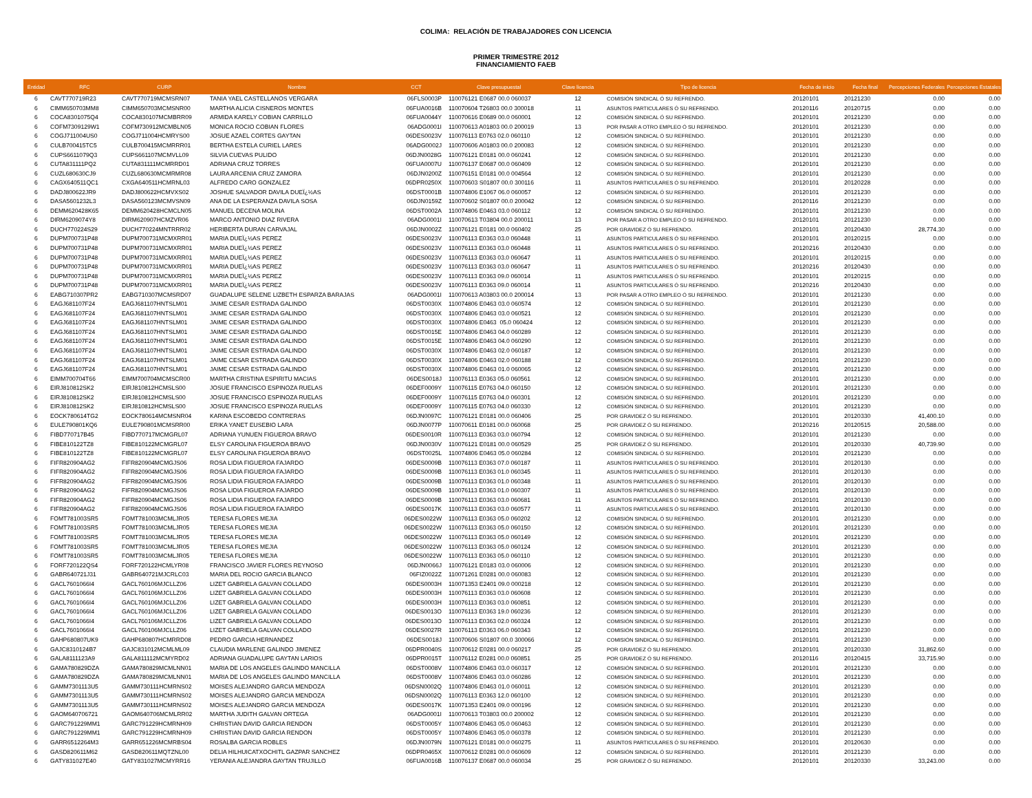COLIMA: RELACIÓN DE TRABAJADORES CON LICENCIA
PRIMER TRIMESTRE 2012
FINANCIAMIENTO FAEB
| Entidad | RFC | CURP | Nombre | CCT | Clave presupuestal | Clave licencia | Tipo de licencia | Fecha de inicio | Fecha final | Percepciones Federales | Percepciones Estatales |
| --- | --- | --- | --- | --- | --- | --- | --- | --- | --- | --- | --- |
| 6 | CAVT770719R23 | CAVT770719MCMSRN07 | TANIA YAEL CASTELLANOS VERGARA | 06FLS0003P | 110076121 E0687 00.0 060037 | 12 | COMISIÓN SINDICAL Ó SU REFRENDO. | 20120101 | 20121230 | 0.00 | 0.00 |
| 6 | CIMM650703MM8 | CIMM650703MCMSNR00 | MARTHA ALICIA CISNEROS MONTES | 06FUA0016B | 110070604 T26803 00.0 300018 | 11 | ASUNTOS PARTICULARES Ó SU REFRENDO. | 20120116 | 20120715 | 0.00 | 0.00 |
| 6 | COCA8301075Q4 | COCA830107MCMBRR09 | ARMIDA KARELY COBIAN CARRILLO | 06FUA0044Y | 110070616 E0689 00.0 060001 | 12 | COMISIÓN SINDICAL Ó SU REFRENDO. | 20120101 | 20121230 | 0.00 | 0.00 |
| 6 | COFM7309129W1 | COFM730912MCMBLN05 | MONICA ROCIO COBIAN FLORES | 06ADG0001I | 110070613 A01803 00.0 200019 | 13 | POR PASAR A OTRO EMPLEO Ó SU REFRENDO. | 20120101 | 20121230 | 0.00 | 0.00 |
| 6 | COGJ711004US0 | COGJ711004HCMRYS00 | JOSUE AZAEL CORTES GAYTAN | 06DES0023V | 110076113 E0763 02.0 060110 | 12 | COMISIÓN SINDICAL Ó SU REFRENDO. | 20120101 | 20121230 | 0.00 | 0.00 |
| 6 | CULB700415TC5 | CULB700415MCMRRR01 | BERTHA ESTELA CURIEL LARES | 06ADG0002J | 110070606 A01803 00.0 200083 | 12 | COMISIÓN SINDICAL Ó SU REFRENDO. | 20120101 | 20121230 | 0.00 | 0.00 |
| 6 | CUPS6611079Q3 | CUPS661107MCMVLL09 | SILVIA CUEVAS PULIDO | 06DJN0028G | 110076121 E0181 00.0 060241 | 12 | COMISIÓN SINDICAL Ó SU REFRENDO. | 20120101 | 20121230 | 0.00 | 0.00 |
| 6 | CUTA831111PQ2 | CUTA831111MCMRRD01 | ADRIANA CRUZ TORRES | 06FUA0007U | 110076137 E0687 00.0 060409 | 12 | COMISIÓN SINDICAL Ó SU REFRENDO. | 20120101 | 20121230 | 0.00 | 0.00 |
| 6 | CUZL680630CJ9 | CUZL680630MCMRMR08 | LAURA ARCENIA CRUZ ZAMORA | 06DJN0200Z | 110076151 E0181 00.0 004564 | 12 | COMISIÓN SINDICAL Ó SU REFRENDO. | 20120101 | 20121230 | 0.00 | 0.00 |
| 6 | CAGX640511QC1 | CXGA640511HCMRNL03 | ALFREDO CARO GONZALEZ | 06DPR0250X | 110070603 S01807 00.0 300116 | 11 | ASUNTOS PARTICULARES Ó SU REFRENDO. | 20120101 | 20120228 | 0.00 | 0.00 |
| 6 | DADJ800622JR9 | DADJ800622HCMVXS02 | JOSHUE SALVADOR DAVILA DUEÏ¿½AS | 06DST0001B | 110074806 E1067 06.0 060057 | 12 | COMISIÓN SINDICAL Ó SU REFRENDO. | 20120101 | 20121230 | 0.00 | 0.00 |
| 6 | DASA5601232L3 | DASA560123MCMVSN09 | ANA DE LA ESPERANZA DAVILA SOSA | 06DJN0159Z | 110070602 S01807 00.0 200042 | 12 | COMISIÓN SINDICAL Ó SU REFRENDO. | 20120116 | 20121230 | 0.00 | 0.00 |
| 6 | DEMM620428K65 | DEMM620428HCMCLN05 | MANUEL DECENA MOLINA | 06DST0002A | 110074806 E0463 03.0 060112 | 12 | COMISIÓN SINDICAL Ó SU REFRENDO. | 20120101 | 20121230 | 0.00 | 0.00 |
| 6 | DIRM6209074Y8 | DIRM620907HCMZVR06 | MARCO ANTONIO DIAZ RIVERA | 06ADG0001I | 110070613 T03804 00.0 200011 | 13 | POR PASAR A OTRO EMPLEO Ó SU REFRENDO. | 20120101 | 20121230 | 0.00 | 0.00 |
| 6 | DUCH770224S29 | DUCH770224MNTRRR02 | HERIBERTA DURAN CARVAJAL | 06DJN0002Z | 110076121 E0181 00.0 060402 | 25 | POR GRAVIDEZ Ó SU REFRENDO. | 20120101 | 20120430 | 28,774.30 | 0.00 |
| 6 | DUPM700731P48 | DUPM700731MCMXRR01 | MARIA DUEÏ¿½AS PEREZ | 06DES0023V | 110076113 E0363 03.0 060448 | 11 | ASUNTOS PARTICULARES Ó SU REFRENDO. | 20120101 | 20120215 | 0.00 | 0.00 |
| 6 | DUPM700731P48 | DUPM700731MCMXRR01 | MARIA DUEÏ¿½AS PEREZ | 06DES0023V | 110076113 E0363 03.0 060448 | 11 | ASUNTOS PARTICULARES Ó SU REFRENDO. | 20120216 | 20120430 | 0.00 | 0.00 |
| 6 | DUPM700731P48 | DUPM700731MCMXRR01 | MARIA DUEÏ¿½AS PEREZ | 06DES0023V | 110076113 E0363 03.0 060647 | 11 | ASUNTOS PARTICULARES Ó SU REFRENDO. | 20120101 | 20120215 | 0.00 | 0.00 |
| 6 | DUPM700731P48 | DUPM700731MCMXRR01 | MARIA DUEÏ¿½AS PEREZ | 06DES0023V | 110076113 E0363 03.0 060647 | 11 | ASUNTOS PARTICULARES Ó SU REFRENDO. | 20120216 | 20120430 | 0.00 | 0.00 |
| 6 | DUPM700731P48 | DUPM700731MCMXRR01 | MARIA DUEÏ¿½AS PEREZ | 06DES0023V | 110076113 E0363 09.0 060014 | 11 | ASUNTOS PARTICULARES Ó SU REFRENDO. | 20120101 | 20120215 | 0.00 | 0.00 |
| 6 | DUPM700731P48 | DUPM700731MCMXRR01 | MARIA DUEÏ¿½AS PEREZ | 06DES0023V | 110076113 E0363 09.0 060014 | 11 | ASUNTOS PARTICULARES Ó SU REFRENDO. | 20120216 | 20120430 | 0.00 | 0.00 |
| 6 | EABG710307PR2 | EABG710307MCMSRD07 | GUADALUPE SELENE LIZBETH ESPARZA BARAJAS | 06ADG0001I | 110070613 A03803 00.0 200014 | 13 | POR PASAR A OTRO EMPLEO Ó SU REFRENDO. | 20120101 | 20121230 | 0.00 | 0.00 |
| 6 | EAGJ681107F24 | EAGJ681107HNTSLM01 | JAIME CESAR ESTRADA GALINDO | 06DST0030X | 110074806 E0463 03.0 060574 | 12 | COMISIÓN SINDICAL Ó SU REFRENDO. | 20120101 | 20121230 | 0.00 | 0.00 |
| 6 | EAGJ681107F24 | EAGJ681107HNTSLM01 | JAIME CESAR ESTRADA GALINDO | 06DST0030X | 110074806 E0463 03.0 060521 | 12 | COMISIÓN SINDICAL Ó SU REFRENDO. | 20120101 | 20121230 | 0.00 | 0.00 |
| 6 | EAGJ681107F24 | EAGJ681107HNTSLM01 | JAIME CESAR ESTRADA GALINDO | 06DST0030X | 110074806 E0463 05.0 060424 | 12 | COMISIÓN SINDICAL Ó SU REFRENDO. | 20120101 | 20121230 | 0.00 | 0.00 |
| 6 | EAGJ681107F24 | EAGJ681107HNTSLM01 | JAIME CESAR ESTRADA GALINDO | 06DST0015E | 110074806 E0463 04.0 060289 | 12 | COMISIÓN SINDICAL Ó SU REFRENDO. | 20120101 | 20121230 | 0.00 | 0.00 |
| 6 | EAGJ681107F24 | EAGJ681107HNTSLM01 | JAIME CESAR ESTRADA GALINDO | 06DST0015E | 110074806 E0463 04.0 060290 | 12 | COMISIÓN SINDICAL Ó SU REFRENDO. | 20120101 | 20121230 | 0.00 | 0.00 |
| 6 | EAGJ681107F24 | EAGJ681107HNTSLM01 | JAIME CESAR ESTRADA GALINDO | 06DST0030X | 110074806 E0463 02.0 060187 | 12 | COMISIÓN SINDICAL Ó SU REFRENDO. | 20120101 | 20121230 | 0.00 | 0.00 |
| 6 | EAGJ681107F24 | EAGJ681107HNTSLM01 | JAIME CESAR ESTRADA GALINDO | 06DST0030X | 110074806 E0463 02.0 060188 | 12 | COMISIÓN SINDICAL Ó SU REFRENDO. | 20120101 | 20121230 | 0.00 | 0.00 |
| 6 | EAGJ681107F24 | EAGJ681107HNTSLM01 | JAIME CESAR ESTRADA GALINDO | 06DST0030X | 110074806 E0463 01.0 060065 | 12 | COMISIÓN SINDICAL Ó SU REFRENDO. | 20120101 | 20121230 | 0.00 | 0.00 |
| 6 | EIMM700704T66 | EIMM700704MCMSCR00 | MARTHA CRISTINA ESPIRITU MACIAS | 06DES0018J | 110076113 E0363 05.0 060561 | 12 | COMISIÓN SINDICAL Ó SU REFRENDO. | 20120101 | 20121230 | 0.00 | 0.00 |
| 6 | EIRJ810812SK2 | EIRJ810812HCMSLS00 | JOSUE FRANCISCO ESPINOZA RUELAS | 06DEF0009Y | 110076115 E0763 04.0 060150 | 12 | COMISIÓN SINDICAL Ó SU REFRENDO. | 20120101 | 20121230 | 0.00 | 0.00 |
| 6 | EIRJ810812SK2 | EIRJ810812HCMSLS00 | JOSUE FRANCISCO ESPINOZA RUELAS | 06DEF0009Y | 110076115 E0763 04.0 060301 | 12 | COMISIÓN SINDICAL Ó SU REFRENDO. | 20120101 | 20121230 | 0.00 | 0.00 |
| 6 | EIRJ810812SK2 | EIRJ810812HCMSLS00 | JOSUE FRANCISCO ESPINOZA RUELAS | 06DEF0009Y | 110076115 E0763 04.0 060330 | 12 | COMISIÓN SINDICAL Ó SU REFRENDO. | 20120101 | 20121230 | 0.00 | 0.00 |
| 6 | EOCK780614TG2 | EOCK780614MCMSNR04 | KARINA ESCOBEDO CONTRERAS | 06DJN0097C | 110076121 E0181 00.0 060406 | 25 | POR GRAVIDEZ Ó SU REFRENDO. | 20120101 | 20120330 | 41,400.10 | 0.00 |
| 6 | EULE790801KQ6 | EULE790801MCMSRR00 | ERIKA YANET EUSEBIO LARA | 06DJN0077P | 110070611 E0181 00.0 060068 | 25 | POR GRAVIDEZ Ó SU REFRENDO. | 20120216 | 20120515 | 20,588.00 | 0.00 |
| 6 | FIBD770717B45 | FIBD770717MCMGRL07 | ADRIANA YUNUEN FIGUEROA BRAVO | 06DES0010R | 110076113 E0363 03.0 060794 | 12 | COMISIÓN SINDICAL Ó SU REFRENDO. | 20120101 | 20121230 | 0.00 | 0.00 |
| 6 | FIBE810122TZ8 | FIBE810122MCMGRL07 | ELSY CAROLINA FIGUEROA BRAVO | 06DJN0030V | 110076121 E0181 00.0 060529 | 25 | POR GRAVIDEZ Ó SU REFRENDO. | 20120101 | 20120330 | 40,739.90 | 0.00 |
| 6 | FIBE810122TZ8 | FIBE810122MCMGRL07 | ELSY CAROLINA FIGUEROA BRAVO | 06DST0025L | 110074806 E0463 05.0 060284 | 12 | COMISIÓN SINDICAL Ó SU REFRENDO. | 20120101 | 20121230 | 0.00 | 0.00 |
| 6 | FIFR820904AG2 | FIFR820904MCMGJS06 | ROSA LIDIA FIGUEROA FAJARDO | 06DES0009B | 110076113 E0363 07.0 060187 | 11 | ASUNTOS PARTICULARES Ó SU REFRENDO. | 20120101 | 20120130 | 0.00 | 0.00 |
| 6 | FIFR820904AG2 | FIFR820904MCMGJS06 | ROSA LIDIA FIGUEROA FAJARDO | 06DES0009B | 110076113 E0363 01.0 060345 | 11 | ASUNTOS PARTICULARES Ó SU REFRENDO. | 20120101 | 20120130 | 0.00 | 0.00 |
| 6 | FIFR820904AG2 | FIFR820904MCMGJS06 | ROSA LIDIA FIGUEROA FAJARDO | 06DES0009B | 110076113 E0363 01.0 060348 | 11 | ASUNTOS PARTICULARES Ó SU REFRENDO. | 20120101 | 20120130 | 0.00 | 0.00 |
| 6 | FIFR820904AG2 | FIFR820904MCMGJS06 | ROSA LIDIA FIGUEROA FAJARDO | 06DES0009B | 110076113 E0363 01.0 060307 | 11 | ASUNTOS PARTICULARES Ó SU REFRENDO. | 20120101 | 20120130 | 0.00 | 0.00 |
| 6 | FIFR820904AG2 | FIFR820904MCMGJS06 | ROSA LIDIA FIGUEROA FAJARDO | 06DES0009B | 110076113 E0363 03.0 060681 | 11 | ASUNTOS PARTICULARES Ó SU REFRENDO. | 20120101 | 20120130 | 0.00 | 0.00 |
| 6 | FIFR820904AG2 | FIFR820904MCMGJS06 | ROSA LIDIA FIGUEROA FAJARDO | 06DES0017K | 110076113 E0363 03.0 060577 | 11 | ASUNTOS PARTICULARES Ó SU REFRENDO. | 20120101 | 20120130 | 0.00 | 0.00 |
| 6 | FOMT781003SR5 | FOMT781003MCMLJR05 | TERESA FLORES MEJIA | 06DES0022W | 110076113 E0363 05.0 060202 | 12 | COMISIÓN SINDICAL Ó SU REFRENDO. | 20120101 | 20121230 | 0.00 | 0.00 |
| 6 | FOMT781003SR5 | FOMT781003MCMLJR05 | TERESA FLORES MEJIA | 06DES0022W | 110076113 E0363 05.0 060150 | 12 | COMISIÓN SINDICAL Ó SU REFRENDO. | 20120101 | 20121230 | 0.00 | 0.00 |
| 6 | FOMT781003SR5 | FOMT781003MCMLJR05 | TERESA FLORES MEJIA | 06DES0022W | 110076113 E0363 05.0 060149 | 12 | COMISIÓN SINDICAL Ó SU REFRENDO. | 20120101 | 20121230 | 0.00 | 0.00 |
| 6 | FOMT781003SR5 | FOMT781003MCMLJR05 | TERESA FLORES MEJIA | 06DES0022W | 110076113 E0363 05.0 060124 | 12 | COMISIÓN SINDICAL Ó SU REFRENDO. | 20120101 | 20121230 | 0.00 | 0.00 |
| 6 | FOMT781003SR5 | FOMT781003MCMLJR05 | TERESA FLORES MEJIA | 06DES0022W | 110076113 E0363 05.0 060110 | 12 | COMISIÓN SINDICAL Ó SU REFRENDO. | 20120101 | 20121230 | 0.00 | 0.00 |
| 6 | FORF720122QS4 | FORF720122HCMLYR08 | FRANCISCO JAVIER FLORES REYNOSO | 06DJN0066J | 110076121 E0183 03.0 060006 | 12 | COMISIÓN SINDICAL Ó SU REFRENDO. | 20120101 | 20121230 | 0.00 | 0.00 |
| 6 | GABR640721J31 | GABR640721MJCRLC03 | MARIA DEL ROCIO GARCIA BLANCO | 06FIZ0022Z | 110071261 E0281 00.0 060083 | 12 | COMISIÓN SINDICAL Ó SU REFRENDO. | 20120101 | 20121230 | 0.00 | 0.00 |
| 6 | GACL7601066I4 | GACL760106MJCLLZ06 | LIZET GABRIELA GALVAN COLLADO | 06DES0003H | 110071353 E2401 09.0 000218 | 12 | COMISIÓN SINDICAL Ó SU REFRENDO. | 20120101 | 20121230 | 0.00 | 0.00 |
| 6 | GACL7601066I4 | GACL760106MJCLLZ06 | LIZET GABRIELA GALVAN COLLADO | 06DES0003H | 110076113 E0363 03.0 060608 | 12 | COMISIÓN SINDICAL Ó SU REFRENDO. | 20120101 | 20121230 | 0.00 | 0.00 |
| 6 | GACL7601066I4 | GACL760106MJCLLZ06 | LIZET GABRIELA GALVAN COLLADO | 06DES0003H | 110076113 E0363 03.0 060851 | 12 | COMISIÓN SINDICAL Ó SU REFRENDO. | 20120101 | 20121230 | 0.00 | 0.00 |
| 6 | GACL7601066I4 | GACL760106MJCLLZ06 | LIZET GABRIELA GALVAN COLLADO | 06DES0013O | 110076113 E0363 19.0 060236 | 12 | COMISIÓN SINDICAL Ó SU REFRENDO. | 20120101 | 20121230 | 0.00 | 0.00 |
| 6 | GACL7601066I4 | GACL760106MJCLLZ06 | LIZET GABRIELA GALVAN COLLADO | 06DES0013O | 110076113 E0363 02.0 060324 | 12 | COMISIÓN SINDICAL Ó SU REFRENDO. | 20120101 | 20121230 | 0.00 | 0.00 |
| 6 | GACL7601066I4 | GACL760106MJCLLZ06 | LIZET GABRIELA GALVAN COLLADO | 06DES0027R | 110076113 E0363 06.0 060343 | 12 | COMISIÓN SINDICAL Ó SU REFRENDO. | 20120101 | 20121230 | 0.00 | 0.00 |
| 6 | GAHP680807UK9 | GAHP680807HCMRRD08 | PEDRO GARCIA HERNANDEZ | 06DES0018J | 110070606 S01807 00.0 300066 | 12 | COMISIÓN SINDICAL Ó SU REFRENDO. | 20120101 | 20121230 | 0.00 | 0.00 |
| 6 | GAJC8310124B7 | GAJC831012MCMLML09 | CLAUDIA MARLENE GALINDO JIMENEZ | 06DPR0040S | 110070612 E0281 00.0 060217 | 25 | POR GRAVIDEZ Ó SU REFRENDO. | 20120101 | 20120330 | 31,862.60 | 0.00 |
| 6 | GALA8111123A9 | GALA811112MCMYRD02 | ADRIANA GUADALUPE GAYTAN LARIOS | 06DPR0015T | 110076112 E0281 00.0 060851 | 25 | POR GRAVIDEZ Ó SU REFRENDO. | 20120116 | 20120415 | 33,715.90 | 0.00 |
| 6 | GAMA780829DZA | GAMA780829MCMLNN01 | MARIA DE LOS ANGELES GALINDO MANCILLA | 06DST0008V | 110074806 E0463 03.0 060317 | 12 | COMISIÓN SINDICAL Ó SU REFRENDO. | 20120101 | 20121230 | 0.00 | 0.00 |
| 6 | GAMA780829DZA | GAMA780829MCMLNN01 | MARIA DE LOS ANGELES GALINDO MANCILLA | 06DST0008V | 110074806 E0463 03.0 060286 | 12 | COMISIÓN SINDICAL Ó SU REFRENDO. | 20120101 | 20121230 | 0.00 | 0.00 |
| 6 | GAMM7301113U5 | GAMM730111HCMRNS02 | MOISES ALEJANDRO GARCIA MENDOZA | 06DSN0002Q | 110074806 E0463 01.0 060011 | 12 | COMISIÓN SINDICAL Ó SU REFRENDO. | 20120101 | 20121230 | 0.00 | 0.00 |
| 6 | GAMM7301113U5 | GAMM730111HCMRNS02 | MOISES ALEJANDRO GARCIA MENDOZA | 06DSN0002Q | 110076113 E0363 12.0 060100 | 12 | COMISIÓN SINDICAL Ó SU REFRENDO. | 20120101 | 20121230 | 0.00 | 0.00 |
| 6 | GAMM7301113U5 | GAMM730111HCMRNS02 | MOISES ALEJANDRO GARCIA MENDOZA | 06DES0017K | 110071353 E2401 09.0 000196 | 12 | COMISIÓN SINDICAL Ó SU REFRENDO. | 20120101 | 20121230 | 0.00 | 0.00 |
| 6 | GAOM640706721 | GAOM640706MCMLRR02 | MARTHA JUDITH GALVAN ORTEGA | 06ADG0001I | 110070613 T03803 00.0 200002 | 12 | COMISIÓN SINDICAL Ó SU REFRENDO. | 20120101 | 20121230 | 0.00 | 0.00 |
| 6 | GARC791229MM1 | GARC791229HCMRNH09 | CHRISTIAN DAVID GARCIA RENDON | 06DST0005Y | 110074806 E0463 05.0 060463 | 12 | COMISIÓN SINDICAL Ó SU REFRENDO. | 20120101 | 20121230 | 0.00 | 0.00 |
| 6 | GARC791229MM1 | GARC791229HCMRNH09 | CHRISTIAN DAVID GARCIA RENDON | 06DST0005Y | 110074806 E0463 05.0 060378 | 12 | COMISIÓN SINDICAL Ó SU REFRENDO. | 20120101 | 20121230 | 0.00 | 0.00 |
| 6 | GARR6512264M3 | GARR651226MCMRBS04 | ROSALBA GARCIA ROBLES | 06DJN0079N | 110076121 E0181 00.0 060275 | 11 | ASUNTOS PARTICULARES Ó SU REFRENDO. | 20120101 | 20120630 | 0.00 | 0.00 |
| 6 | GASD820611M62 | GASD820611MQTZNL00 | DELIA HILHUICATXOCHITL GAZPAR SANCHEZ | 06DPR0465X | 110070612 E0281 00.0 060609 | 12 | COMISIÓN SINDICAL Ó SU REFRENDO. | 20120101 | 20121230 | 0.00 | 0.00 |
| 6 | GATY831027E40 | GATY831027MCMYRR16 | YERANIA ALEJANDRA GAYTAN TRUJILLO | 06FUA0016B | 110076137 E0687 00.0 060034 | 25 | POR GRAVIDEZ Ó SU REFRENDO. | 20120101 | 20120330 | 33,243.00 | 0.00 |